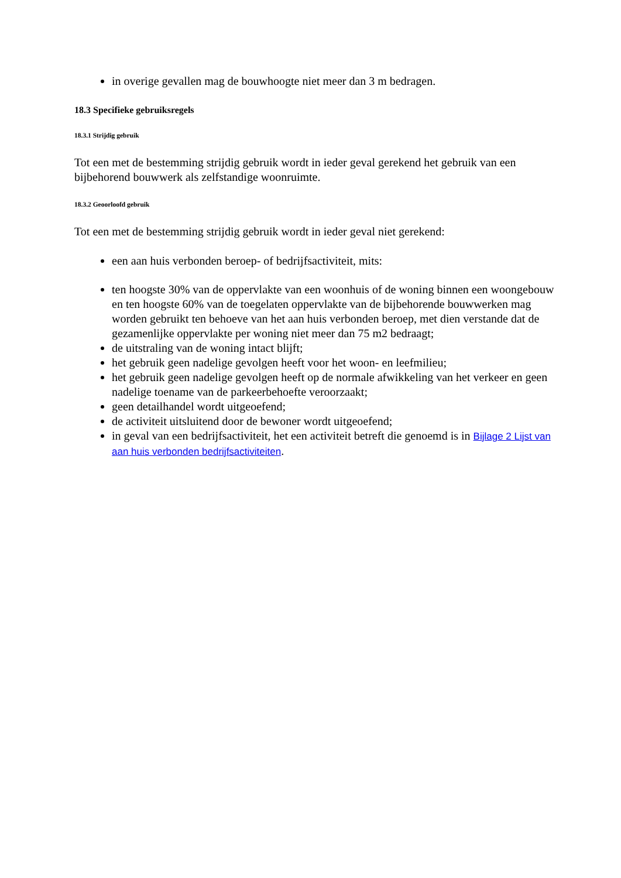in overige gevallen mag de bouwhoogte niet meer dan 3 m bedragen.
18.3 Specifieke gebruiksregels
18.3.1 Strijdig gebruik
Tot een met de bestemming strijdig gebruik wordt in ieder geval gerekend het gebruik van een bijbehorend bouwwerk als zelfstandige woonruimte.
18.3.2 Geoorloofd gebruik
Tot een met de bestemming strijdig gebruik wordt in ieder geval niet gerekend:
een aan huis verbonden beroep- of bedrijfsactiviteit, mits:
ten hoogste 30% van de oppervlakte van een woonhuis of de woning binnen een woongebouw en ten hoogste 60% van de toegelaten oppervlakte van de bijbehorende bouwwerken mag worden gebruikt ten behoeve van het aan huis verbonden beroep, met dien verstande dat de gezamenlijke oppervlakte per woning niet meer dan 75 m2 bedraagt;
de uitstraling van de woning intact blijft;
het gebruik geen nadelige gevolgen heeft voor het woon- en leefmilieu;
het gebruik geen nadelige gevolgen heeft op de normale afwikkeling van het verkeer en geen nadelige toename van de parkeerbehoefte veroorzaakt;
geen detailhandel wordt uitgeoefend;
de activiteit uitsluitend door de bewoner wordt uitgeoefend;
in geval van een bedrijfsactiviteit, het een activiteit betreft die genoemd is in Bijlage 2 Lijst van aan huis verbonden bedrijfsactiviteiten.